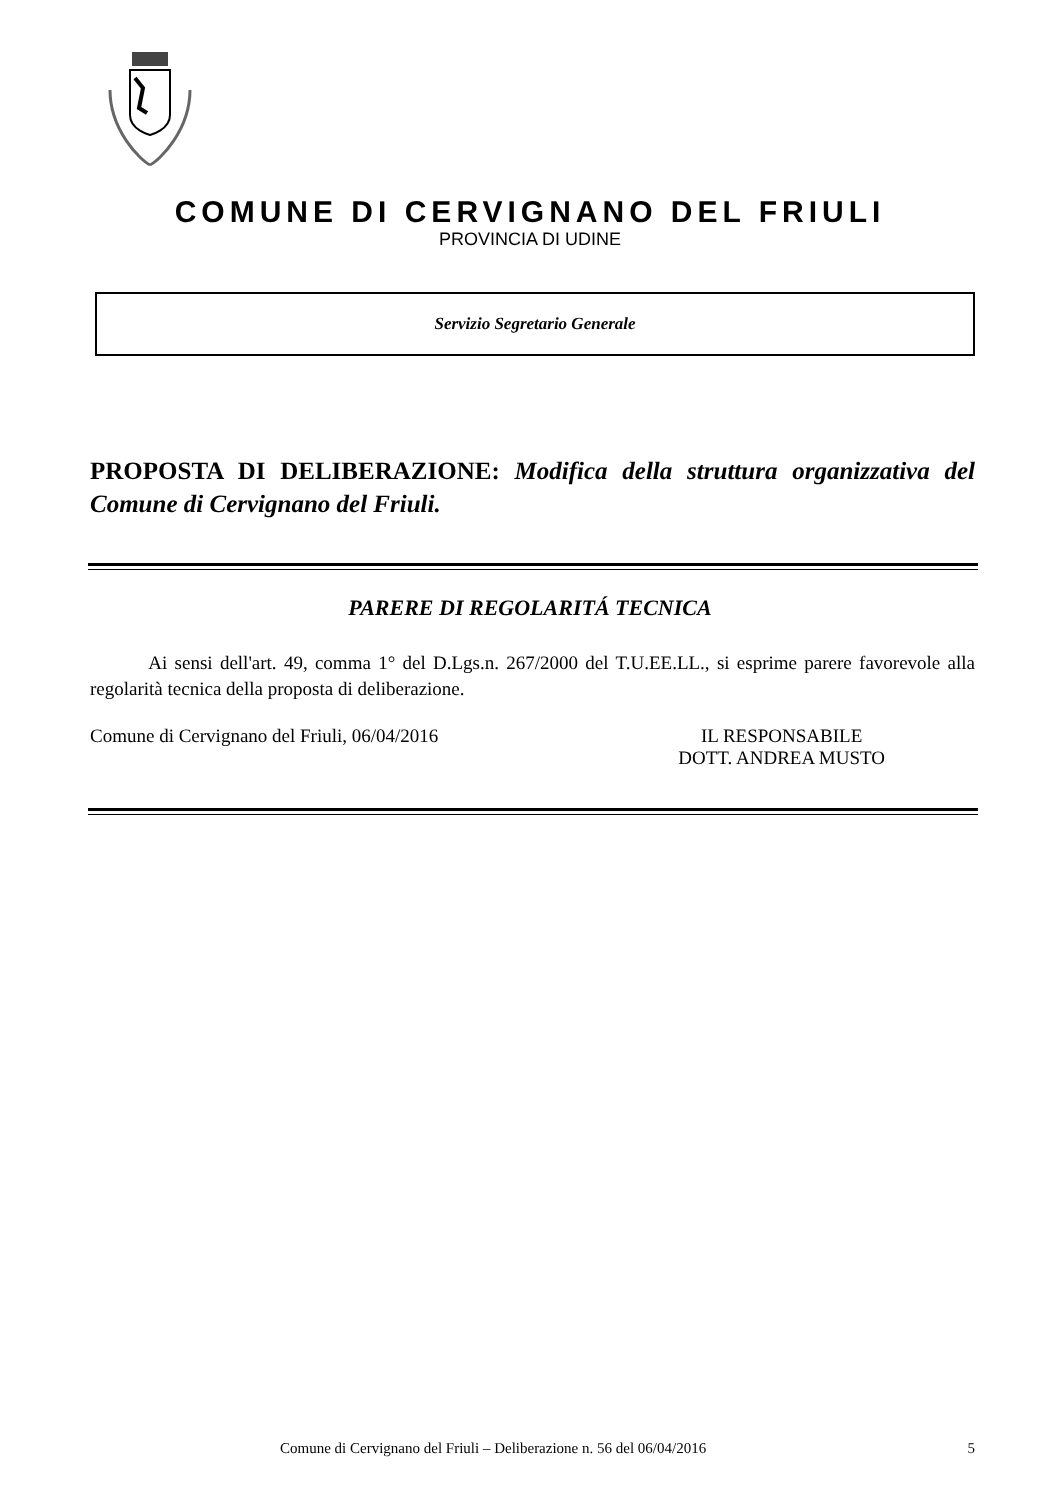COMUNE DI CERVIGNANO DEL FRIULI
PROVINCIA DI UDINE
Servizio Segretario Generale
PROPOSTA DI DELIBERAZIONE: Modifica della struttura organizzativa del Comune di Cervignano del Friuli.
PARERE DI REGOLARITÁ TECNICA
Ai sensi dell'art. 49, comma 1° del D.Lgs.n. 267/2000 del T.U.EE.LL., si esprime parere favorevole alla regolarità tecnica della proposta di deliberazione.
Comune di Cervignano del Friuli, 06/04/2016 IL RESPONSABILE
DOTT. ANDREA MUSTO
Comune di Cervignano del Friuli – Deliberazione n. 56 del 06/04/2016 5